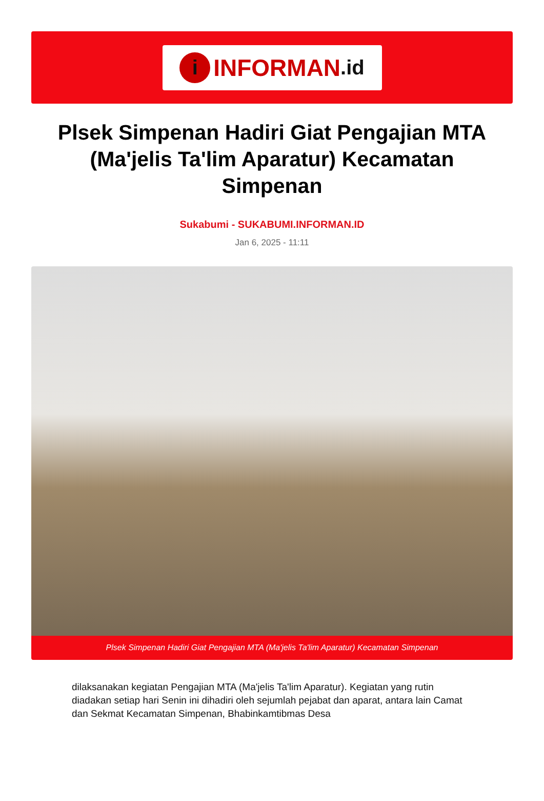i INFORMAN.id
Plsek Simpenan Hadiri Giat Pengajian MTA (Ma'jelis Ta'lim Aparatur) Kecamatan Simpenan
Sukabumi - SUKABUMI.INFORMAN.ID
Jan 6, 2025 - 11:11
Plsek Simpenan Hadiri Giat Pengajian MTA (Ma'jelis Ta'lim Aparatur) Kecamatan Simpenan
dilaksanakan kegiatan Pengajian MTA (Ma'jelis Ta'lim Aparatur). Kegiatan yang rutin diadakan setiap hari Senin ini dihadiri oleh sejumlah pejabat dan aparat, antara lain Camat dan Sekmat Kecamatan Simpenan, Bhabinkamtibmas Desa